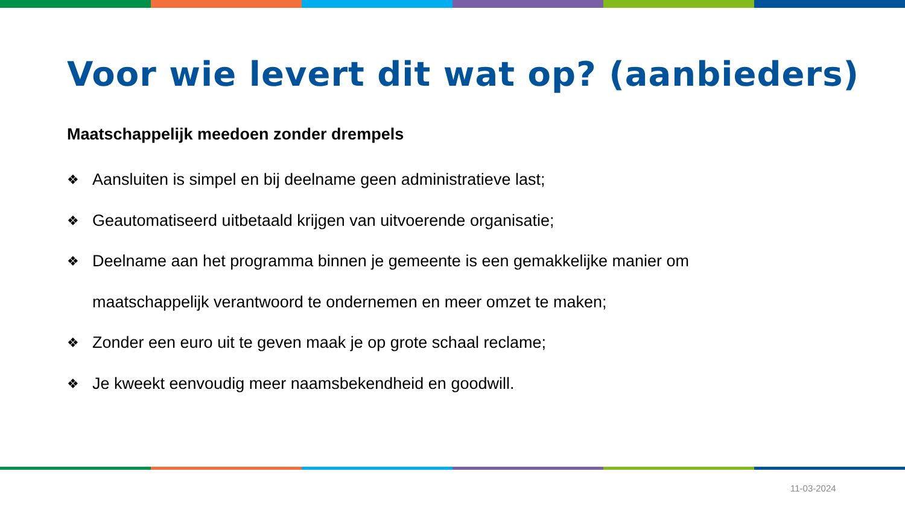Voor wie levert dit wat op? (aanbieders)
Maatschappelijk meedoen zonder drempels
❖ Aansluiten is simpel en bij deelname geen administratieve last;
❖ Geautomatiseerd uitbetaald krijgen van uitvoerende organisatie;
❖ Deelname aan het programma binnen je gemeente is een gemakkelijke manier om maatschappelijk verantwoord te ondernemen en meer omzet te maken;
❖ Zonder een euro uit te geven maak je op grote schaal reclame;
❖ Je kweekt eenvoudig meer naamsbekendheid en goodwill.
11-03-2024